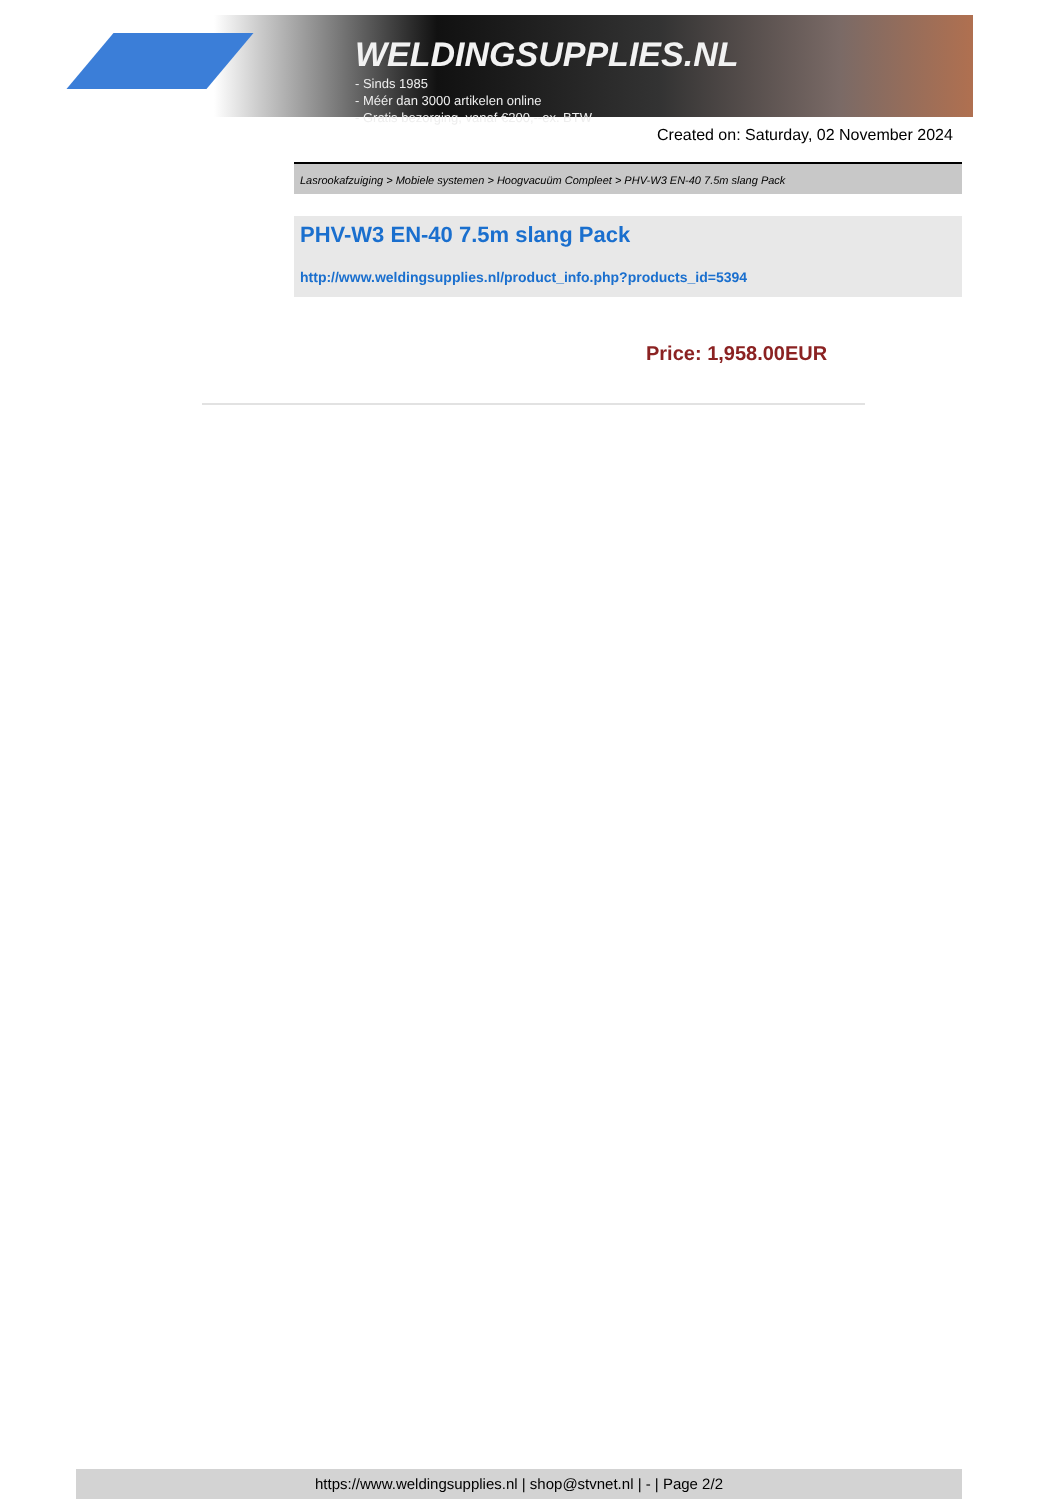WELDINGSUPPLIES.NL
- Sinds 1985
- Méér dan 3000 artikelen online
- Gratis bezorging, vanaf €200,--ex. BTW
Created on: Saturday, 02 November 2024
Lasrookafzuiging > Mobiele systemen > Hoogvacuüm Compleet > PHV-W3 EN-40 7.5m slang Pack
PHV-W3 EN-40 7.5m slang Pack
http://www.weldingsupplies.nl/product_info.php?products_id=5394
Price: 1,958.00EUR
https://www.weldingsupplies.nl | shop@stvnet.nl | - | Page 2/2